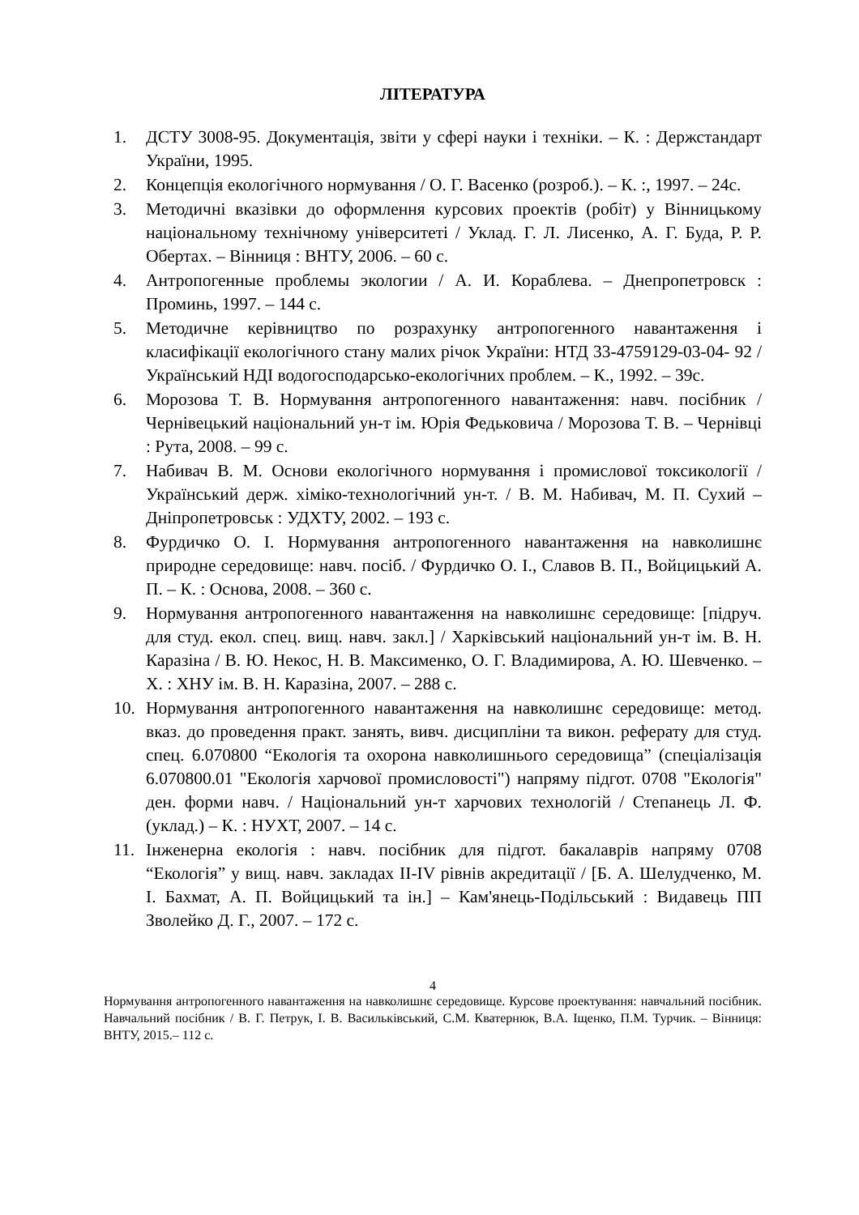ЛІТЕРАТУРА
1. ДСТУ 3008-95. Документація, звіти у сфері науки і техніки. – К. : Держстандарт України, 1995.
2. Концепція екологічного нормування / О. Г. Васенко (розроб.). – К. :, 1997. – 24с.
3. Методичні вказівки до оформлення курсових проектів (робіт) у Вінницькому національному технічному університеті / Уклад. Г. Л. Лисенко, А. Г. Буда, Р. Р. Обертах. – Вінниця : ВНТУ, 2006. – 60 с.
4. Антропогенные проблемы экологии / А. И. Кораблева. – Днепропетровск : Проминь, 1997. – 144 с.
5. Методичне керівництво по розрахунку антропогенного навантаження і класифікації екологічного стану малих річок України: НТД 33-4759129-03-04- 92 / Український НДІ водогосподарсько-екологічних проблем. – К., 1992. – 39с.
6. Морозова Т. В. Нормування антропогенного навантаження: навч. посібник / Чернівецький національний ун-т ім. Юрія Федьковича / Морозова Т. В. – Чернівці : Рута, 2008. – 99 с.
7. Набивач В. М. Основи екологічного нормування і промислової токсикології / Український держ. хіміко-технологічний ун-т. / В. М. Набивач, М. П. Сухий – Дніпропетровськ : УДХТУ, 2002. – 193 с.
8. Фурдичко О. І. Нормування антропогенного навантаження на навколишнє природне середовище: навч. посіб. / Фурдичко О. І., Славов В. П., Войцицький А. П. – К. : Основа, 2008. – 360 с.
9. Нормування антропогенного навантаження на навколишнє середовище: [підруч. для студ. екол. спец. вищ. навч. закл.] / Харківський національний ун-т ім. В. Н. Каразіна / В. Ю. Некос, Н. В. Максименко, О. Г. Владимирова, А. Ю. Шевченко. – Х. : ХНУ ім. В. Н. Каразіна, 2007. – 288 с.
10. Нормування антропогенного навантаження на навколишнє середовище: метод. вказ. до проведення практ. занять, вивч. дисципліни та викон. реферату для студ. спец. 6.070800 “Екологія та охорона навколишнього середовища” (спеціалізація 6.070800.01 "Екологія харчової промисловості") напряму підгот. 0708 "Екологія" ден. форми навч. / Національний ун-т харчових технологій / Степанець Л. Ф. (уклад.) – К. : НУХТ, 2007. – 14 с.
11. Інженерна екологія : навч. посібник для підгот. бакалаврів напряму 0708 “Екологія” у вищ. навч. закладах ІІ-ІV рівнів акредитації / [Б. А. Шелудченко, М. І. Бахмат, А. П. Войцицький та ін.] – Кам'янець-Подільський : Видавець ПП Зволейко Д. Г., 2007. – 172 с.
4
Нормування антропогенного навантаження на навколишнє середовище. Курсове проектування: навчальний посібник. Навчальний посібник / В. Г. Петрук, І. В. Васильківський, С.М. Кватернюк, В.А. Іщенко, П.М. Турчик. – Вінниця: ВНТУ, 2015.– 112 с.